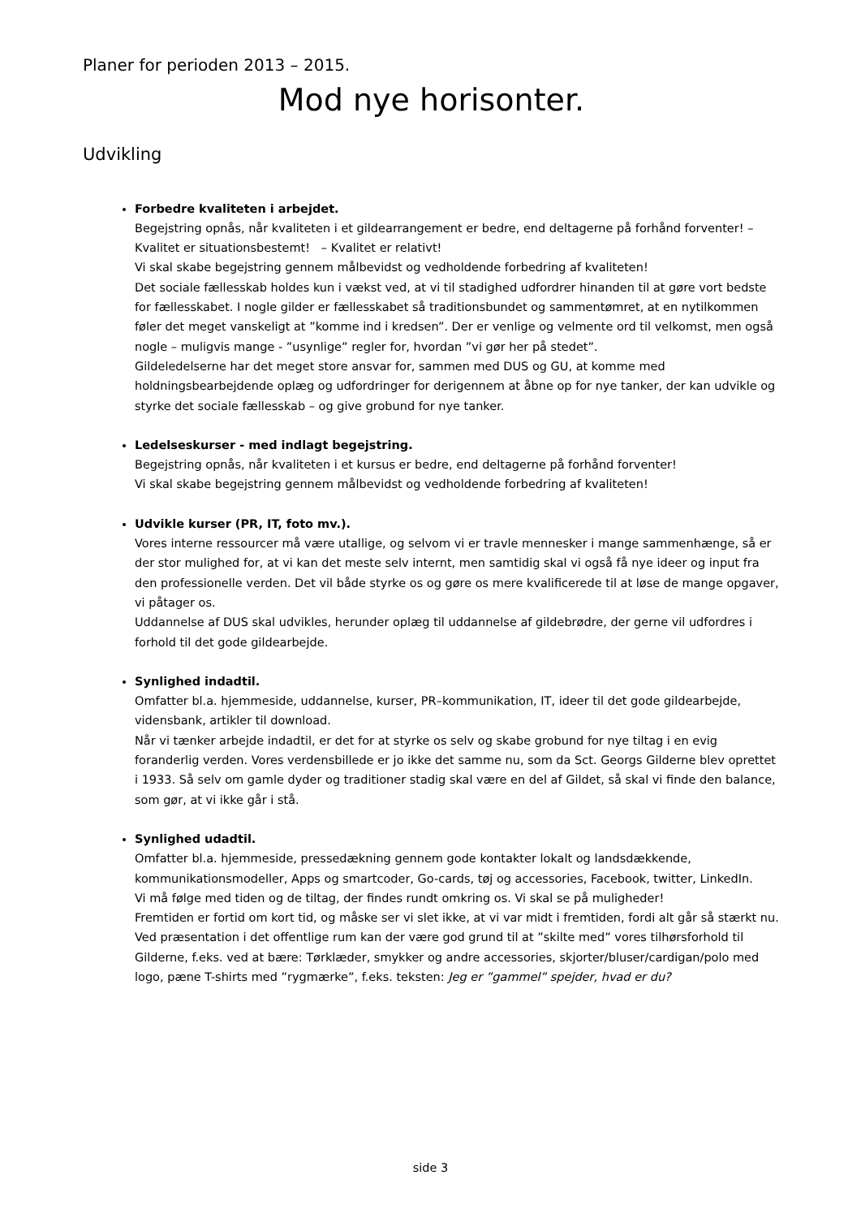Planer for perioden 2013 – 2015.
Mod nye horisonter.
Udvikling
Forbedre kvaliteten i arbejdet.
Begejstring opnås, når kvaliteten i et gildearrangement er bedre, end deltagerne på forhånd forventer! – Kvalitet er situationsbestemt! – Kvalitet er relativt!
Vi skal skabe begejstring gennem målbevidst og vedholdende forbedring af kvaliteten!
Det sociale fællesskab holdes kun i vækst ved, at vi til stadighed udfordrer hinanden til at gøre vort bedste for fællesskabet. I nogle gilder er fællesskabet så traditionsbundet og sammentømret, at en nytilkommen føler det meget vanskeligt at ”komme ind i kredsen”. Der er venlige og velmente ord til velkomst, men også nogle – muligvis mange - ”usynlige” regler for, hvordan ”vi gør her på stedet”.
Gildeledelserne har det meget store ansvar for, sammen med DUS og GU, at komme med holdningsbearbejdende oplæg og udfordringer for derigennem at åbne op for nye tanker, der kan udvikle og styrke det sociale fællesskab – og give grobund for nye tanker.
Ledelseskurser - med indlagt begejstring.
Begejstring opnås, når kvaliteten i et kursus er bedre, end deltagerne på forhånd forventer!
Vi skal skabe begejstring gennem målbevidst og vedholdende forbedring af kvaliteten!
Udvikle kurser (PR, IT, foto mv.).
Vores interne ressourcer må være utallige, og selvom vi er travle mennesker i mange sammenhænge, så er der stor mulighed for, at vi kan det meste selv internt, men samtidig skal vi også få nye ideer og input fra den professionelle verden. Det vil både styrke os og gøre os mere kvalificerede til at løse de mange opgaver, vi påtager os.
Uddannelse af DUS skal udvikles, herunder oplæg til uddannelse af gildebrødre, der gerne vil udfordres i forhold til det gode gildearbejde.
Synlighed indadtil.
Omfatter bl.a. hjemmeside, uddannelse, kurser, PR–kommunikation, IT, ideer til det gode gildearbejde, vidensbank, artikler til download.
Når vi tænker arbejde indadtil, er det for at styrke os selv og skabe grobund for nye tiltag i en evig foranderlig verden. Vores verdensbillede er jo ikke det samme nu, som da Sct. Georgs Gilderne blev oprettet i 1933. Så selv om gamle dyder og traditioner stadig skal være en del af Gildet, så skal vi finde den balance, som gør, at vi ikke går i stå.
Synlighed udadtil.
Omfatter bl.a. hjemmeside, pressedækning gennem gode kontakter lokalt og landsdækkende, kommunikationsmodeller, Apps og smartcoder, Go-cards, tøj og accessories, Facebook, twitter, LinkedIn.
Vi må følge med tiden og de tiltag, der findes rundt omkring os. Vi skal se på muligheder!
Fremtiden er fortid om kort tid, og måske ser vi slet ikke, at vi var midt i fremtiden, fordi alt går så stærkt nu.
Ved præsentation i det offentlige rum kan der være god grund til at ”skilte med” vores tilhørsforhold til Gilderne, f.eks. ved at bære: Tørklæder, smykker og andre accessories, skjorter/bluser/cardigan/polo med logo, pæne T-shirts med ”rygmærke”, f.eks. teksten: Jeg er ”gammel” spejder, hvad er du?
side 3